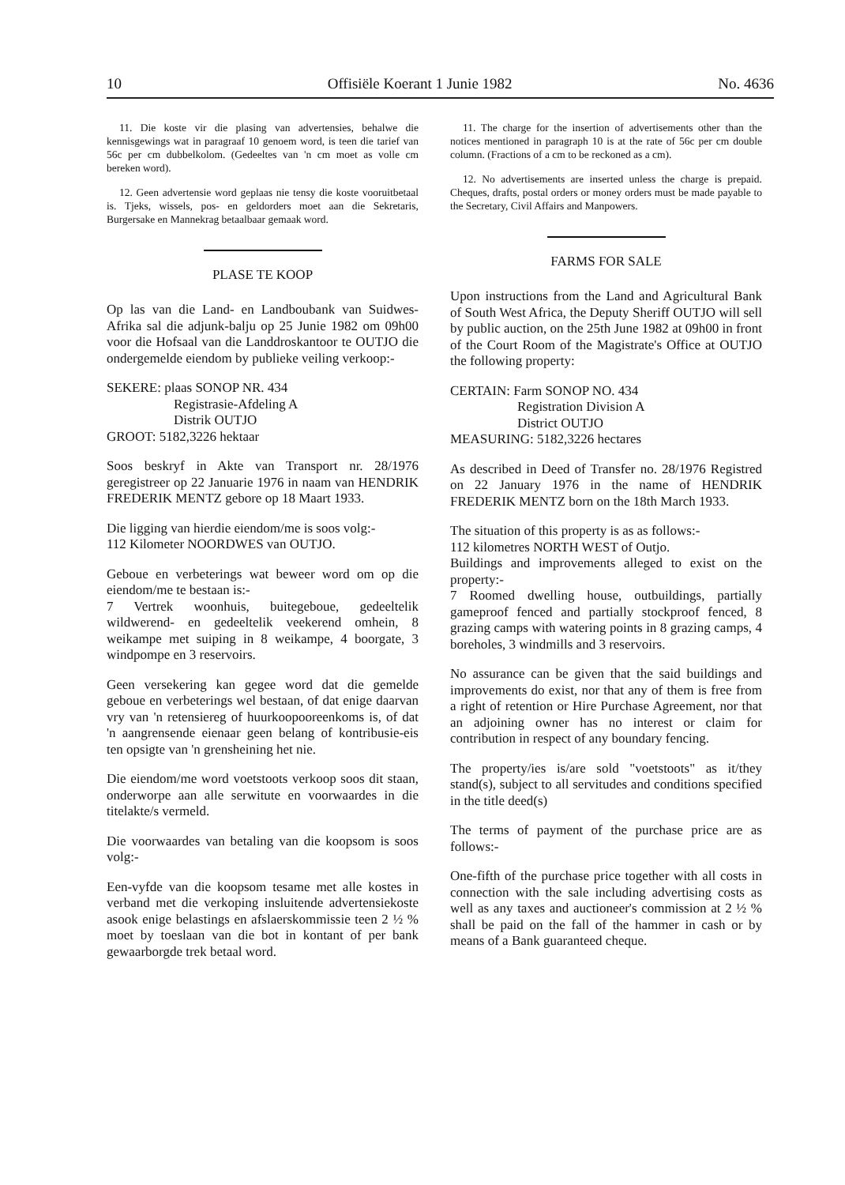10 Offisiële Koerant 1 Junie 1982 No. 4636
11. Die koste vir die plasing van advertensies, behalwe die kennisgewings wat in paragraaf 10 genoem word, is teen die tarief van 56c per cm dubbelkolom. (Gedeeltes van 'n cm moet as volle cm bereken word).
12. Geen advertensie word geplaas nie tensy die koste vooruitbetaal is. Tjeks, wissels, pos- en geldorders moet aan die Sekretaris, Burgersake en Mannekrag betaalbaar gemaak word.
PLASE TE KOOP
Op las van die Land- en Landboubank van Suidwes-Afrika sal die adjunk-balju op 25 Junie 1982 om 09h00 voor die Hofsaal van die Landdroskantoor te OUTJO die ondergemelde eiendom by publieke veiling verkoop:-
SEKERE: plaas SONOP NR. 434
Registrasie-Afdeling A
Distrik OUTJO
GROOT: 5182,3226 hektaar
Soos beskryf in Akte van Transport nr. 28/1976 geregistreer op 22 Januarie 1976 in naam van HENDRIK FREDERIK MENTZ gebore op 18 Maart 1933.
Die ligging van hierdie eiendom/me is soos volg:-
112 Kilometer NOORDWES van OUTJO.
Geboue en verbeterings wat beweer word om op die eiendom/me te bestaan is:-
7 Vertrek woonhuis, buitegeboue, gedeeltelik wildwerend- en gedeeltelik veekerend omhein, 8 weikampe met suiping in 8 weikampe, 4 boorgate, 3 windpompe en 3 reservoirs.
Geen versekering kan gegee word dat die gemelde geboue en verbeterings wel bestaan, of dat enige daarvan vry van 'n retensiereg of huurkoopooreenkoms is, of dat 'n aangrensende eienaar geen belang of kontribusie-eis ten opsigte van 'n grensheining het nie.
Die eiendom/me word voetstoots verkoop soos dit staan, onderworpe aan alle serwitute en voorwaardes in die titelakte/s vermeld.
Die voorwaardes van betaling van die koopsom is soos volg:-
Een-vyfde van die koopsom tesame met alle kostes in verband met die verkoping insluitende advertensiekoste asook enige belastings en afslaerskommissie teen 2 ½ % moet by toeslaan van die bot in kontant of per bank gewaarborgde trek betaal word.
11. The charge for the insertion of advertisements other than the notices mentioned in paragraph 10 is at the rate of 56c per cm double column. (Fractions of a cm to be reckoned as a cm).
12. No advertisements are inserted unless the charge is prepaid. Cheques, drafts, postal orders or money orders must be made payable to the Secretary, Civil Affairs and Manpowers.
FARMS FOR SALE
Upon instructions from the Land and Agricultural Bank of South West Africa, the Deputy Sheriff OUTJO will sell by public auction, on the 25th June 1982 at 09h00 in front of the Court Room of the Magistrate's Office at OUTJO the following property:
CERTAIN: Farm SONOP NO. 434
Registration Division A
District OUTJO
MEASURING: 5182,3226 hectares
As described in Deed of Transfer no. 28/1976 Registred on 22 January 1976 in the name of HENDRIK FREDERIK MENTZ born on the 18th March 1933.
The situation of this property is as as follows:-
112 kilometres NORTH WEST of Outjo.
Buildings and improvements alleged to exist on the property:-
7 Roomed dwelling house, outbuildings, partially gameproof fenced and partially stockproof fenced, 8 grazing camps with watering points in 8 grazing camps, 4 boreholes, 3 windmills and 3 reservoirs.
No assurance can be given that the said buildings and improvements do exist, nor that any of them is free from a right of retention or Hire Purchase Agreement, nor that an adjoining owner has no interest or claim for contribution in respect of any boundary fencing.
The property/ies is/are sold "voetstoots" as it/they stand(s), subject to all servitudes and conditions specified in the title deed(s)
The terms of payment of the purchase price are as follows:-
One-fifth of the purchase price together with all costs in connection with the sale including advertising costs as well as any taxes and auctioneer's commission at 2 ½ % shall be paid on the fall of the hammer in cash or by means of a Bank guaranteed cheque.